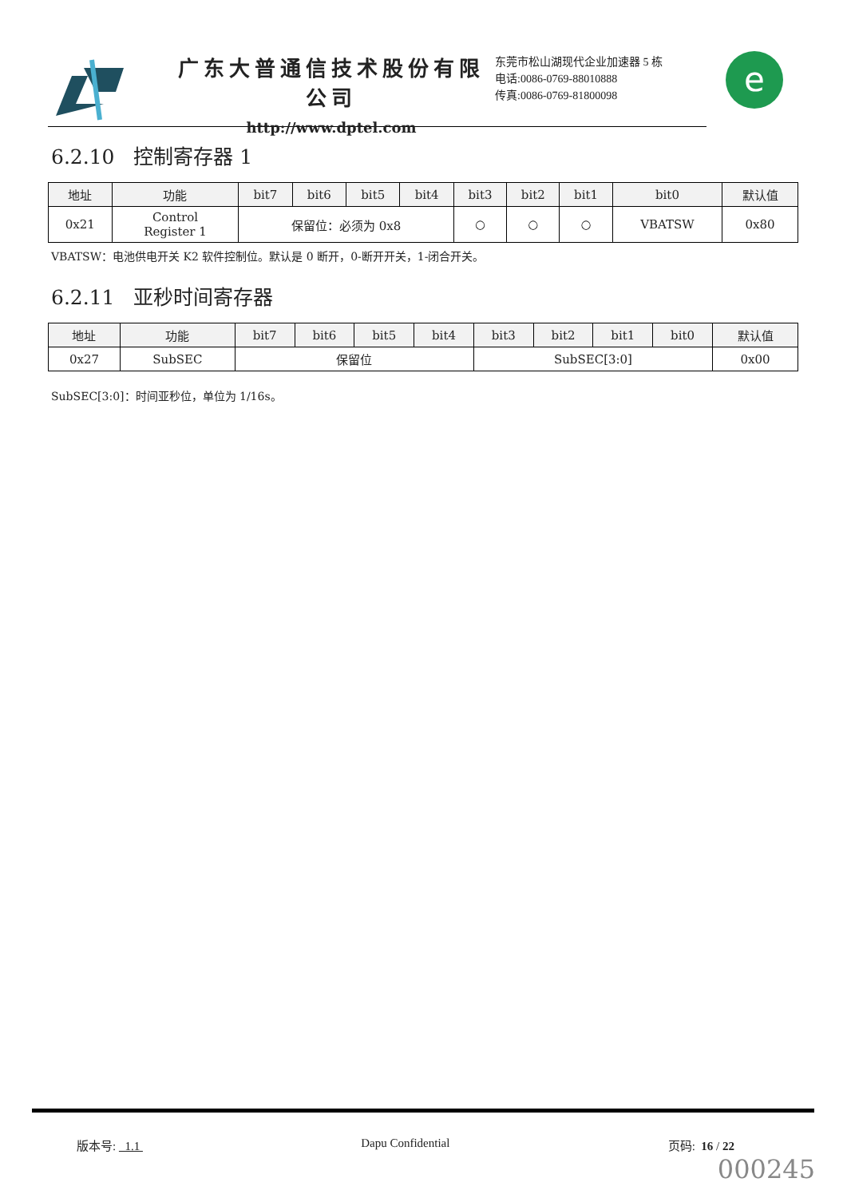广东大普通信技术股份有限公司
http://www.dptel.com
东莞市松山湖现代企业加速器 5 栋
电话:0086-0769-88010888
传真:0086-0769-81800098
e
6.2.10 控制寄存器 1
| 地址 | 功能 | bit7 | bit6 | bit5 | bit4 | bit3 | bit2 | bit1 | bit0 | 默认值 |
| --- | --- | --- | --- | --- | --- | --- | --- | --- | --- | --- |
| 0x21 | Control Register 1 | 保留位：必须为 0x8 | | | | ○ | ○ | ○ | VBATSW | 0x80 |
VBATSW：电池供电开关 K2 软件控制位。默认是 0 断开，0-断开开关，1-闭合开关。
6.2.11 亚秒时间寄存器
| 地址 | 功能 | bit7 | bit6 | bit5 | bit4 | bit3 | bit2 | bit1 | bit0 | 默认值 |
| --- | --- | --- | --- | --- | --- | --- | --- | --- | --- | --- |
| 0x27 | SubSEC | 保留位 | | | | SubSEC[3:0] | | | | 0x00 |
SubSEC[3:0]：时间亚秒位，单位为 1/16s。
版本号: 1.1 Dapu Confidential 页码: 16 / 22
000245